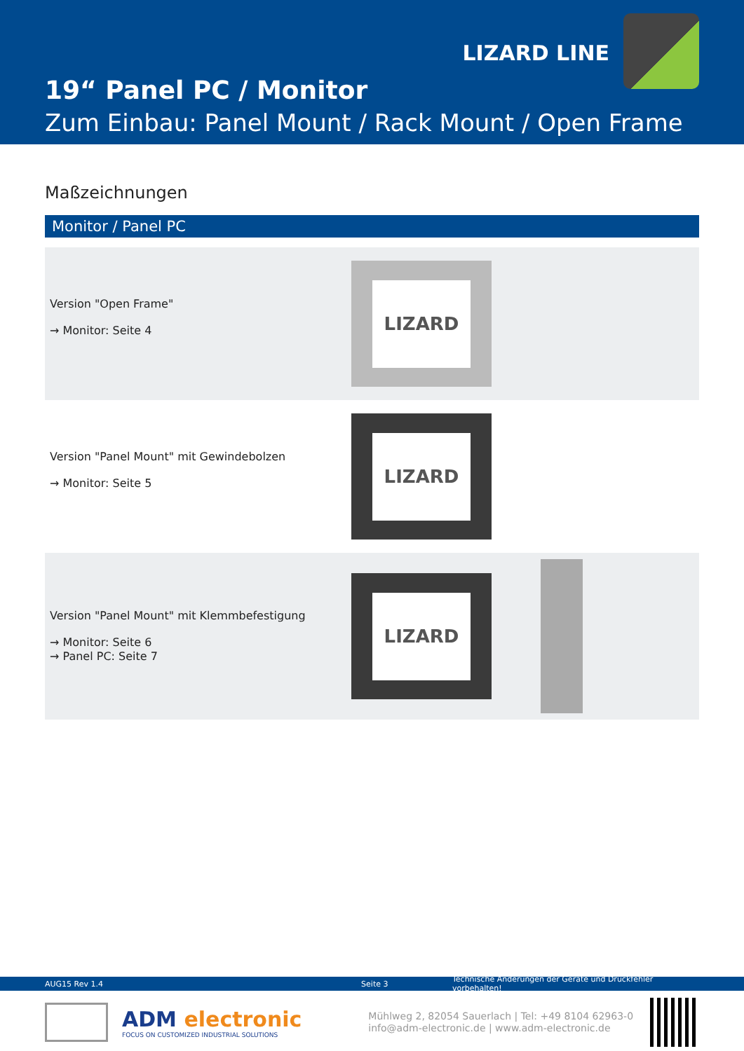LIZARD LINE
19“ Panel PC / Monitor
Zum Einbau: Panel Mount / Rack Mount / Open Frame
Maßzeichnungen
Monitor / Panel PC
Version "Open Frame"
→ Monitor: Seite 4
LIZARD
Version "Panel Mount" mit Gewindebolzen
→ Monitor: Seite 5
LIZARD
Version "Panel Mount" mit Klemmbefestigung
→ Monitor: Seite 6
→ Panel PC: Seite 7
LIZARD
AUG15 Rev 1.4 Seite 3 Technische Änderungen der Geräte und Druckfehler vorbehalten!
ADM electronic
FOCUS ON CUSTOMIZED INDUSTRIAL SOLUTIONS
Mühlweg 2, 82054 Sauerlach | Tel: +49 8104 62963-0
info@adm-electronic.de | www.adm-electronic.de